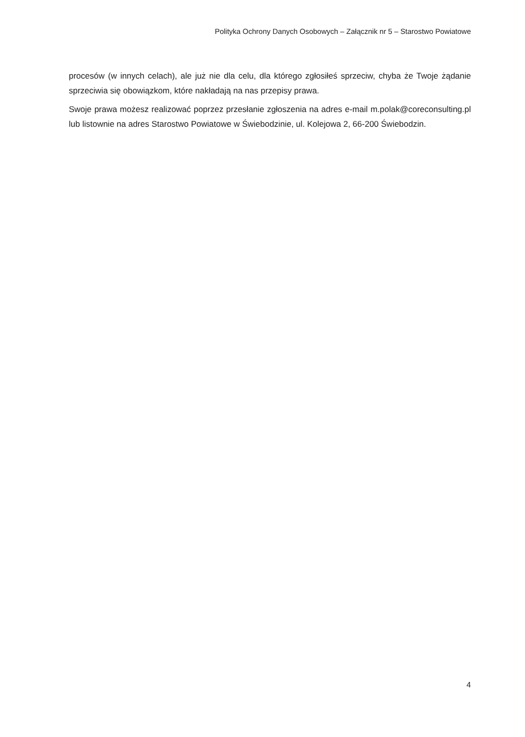Polityka Ochrony Danych Osobowych – Załącznik nr 5 – Starostwo Powiatowe
procesów (w innych celach), ale już nie dla celu, dla którego zgłosiłeś sprzeciw, chyba że Twoje żądanie sprzeciwia się obowiązkom, które nakładają na nas przepisy prawa.
Swoje prawa możesz realizować poprzez przesłanie zgłoszenia na adres e-mail m.polak@coreconsulting.pl lub listownie na adres Starostwo Powiatowe w Świebodzinie, ul. Kolejowa 2, 66-200 Świebodzin.
4